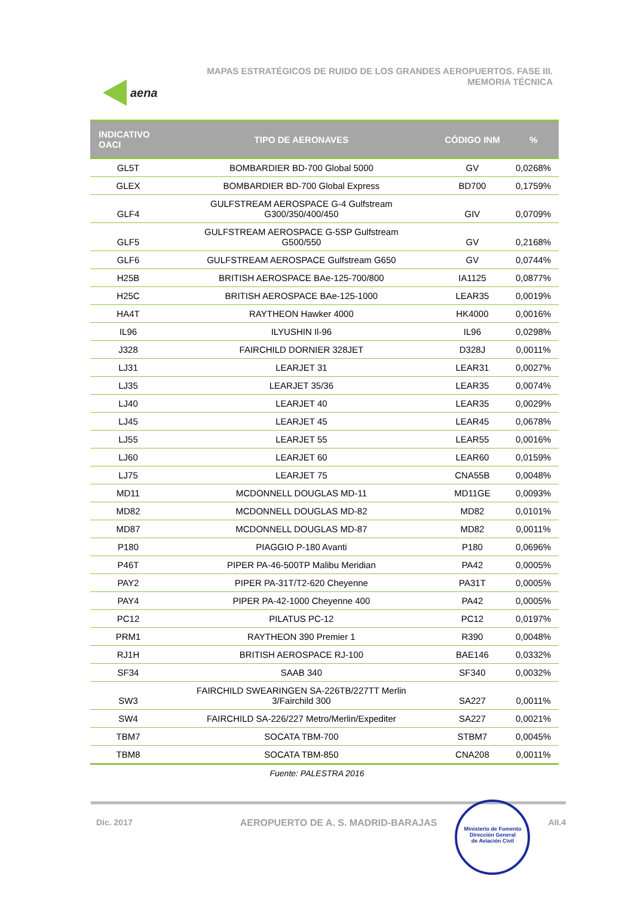aena
MAPAS ESTRATÉGICOS DE RUIDO DE LOS GRANDES AEROPUERTOS. FASE III.
MEMORIA TÉCNICA
| INDICATIVO OACI | TIPO DE AERONAVES | CÓDIGO INM | % |
| --- | --- | --- | --- |
| GL5T | BOMBARDIER BD-700 Global 5000 | GV | 0,0268% |
| GLEX | BOMBARDIER BD-700 Global Express | BD700 | 0,1759% |
| GLF4 | GULFSTREAM AEROSPACE G-4 Gulfstream G300/350/400/450 | GIV | 0,0709% |
| GLF5 | GULFSTREAM AEROSPACE G-5SP Gulfstream G500/550 | GV | 0,2168% |
| GLF6 | GULFSTREAM AEROSPACE Gulfstream G650 | GV | 0,0744% |
| H25B | BRITISH AEROSPACE BAe-125-700/800 | IA1125 | 0,0877% |
| H25C | BRITISH AEROSPACE BAe-125-1000 | LEAR35 | 0,0019% |
| HA4T | RAYTHEON Hawker 4000 | HK4000 | 0,0016% |
| IL96 | ILYUSHIN Il-96 | IL96 | 0,0298% |
| J328 | FAIRCHILD DORNIER 328JET | D328J | 0,0011% |
| LJ31 | LEARJET 31 | LEAR31 | 0,0027% |
| LJ35 | LEARJET 35/36 | LEAR35 | 0,0074% |
| LJ40 | LEARJET 40 | LEAR35 | 0,0029% |
| LJ45 | LEARJET 45 | LEAR45 | 0,0678% |
| LJ55 | LEARJET 55 | LEAR55 | 0,0016% |
| LJ60 | LEARJET 60 | LEAR60 | 0,0159% |
| LJ75 | LEARJET 75 | CNA55B | 0,0048% |
| MD11 | MCDONNELL DOUGLAS MD-11 | MD11GE | 0,0093% |
| MD82 | MCDONNELL DOUGLAS MD-82 | MD82 | 0,0101% |
| MD87 | MCDONNELL DOUGLAS MD-87 | MD82 | 0,0011% |
| P180 | PIAGGIO P-180 Avanti | P180 | 0,0696% |
| P46T | PIPER PA-46-500TP Malibu Meridian | PA42 | 0,0005% |
| PAY2 | PIPER PA-31T/T2-620 Cheyenne | PA31T | 0,0005% |
| PAY4 | PIPER PA-42-1000 Cheyenne 400 | PA42 | 0,0005% |
| PC12 | PILATUS PC-12 | PC12 | 0,0197% |
| PRM1 | RAYTHEON 390 Premier 1 | R390 | 0,0048% |
| RJ1H | BRITISH AEROSPACE RJ-100 | BAE146 | 0,0332% |
| SF34 | SAAB 340 | SF340 | 0,0032% |
| SW3 | FAIRCHILD SWEARINGEN SA-226TB/227TT Merlin 3/Fairchild 300 | SA227 | 0,0011% |
| SW4 | FAIRCHILD SA-226/227 Metro/Merlin/Expediter | SA227 | 0,0021% |
| TBM7 | SOCATA TBM-700 | STBM7 | 0,0045% |
| TBM8 | SOCATA TBM-850 | CNA208 | 0,0011% |
Fuente: PALESTRA 2016
Dic. 2017 AEROPUERTO DE A. S. MADRID-BARAJAS
Ministerio de Fomento
Dirección General
de Aviación Civil
AII.4